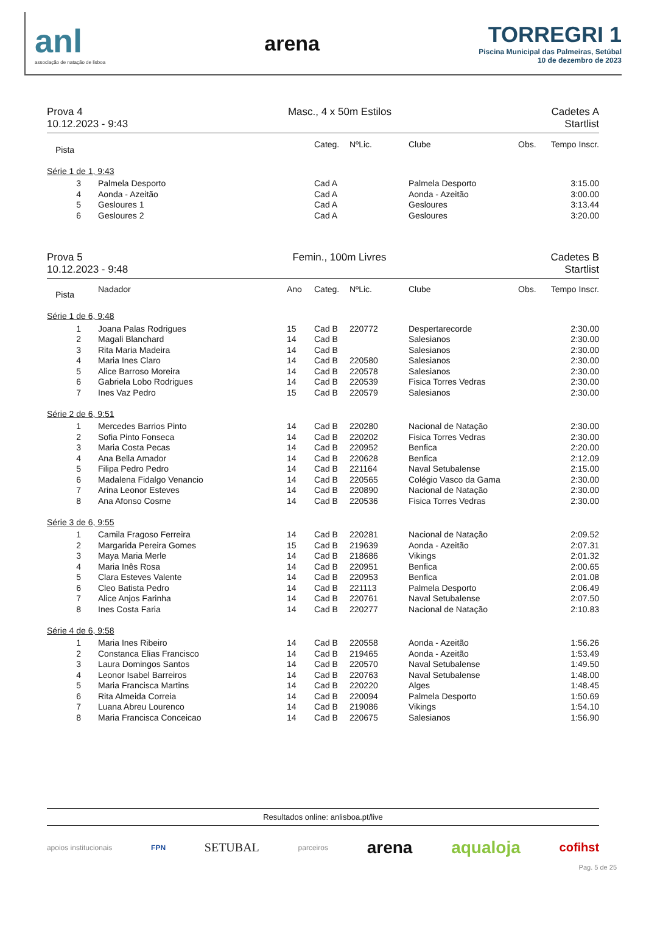anl
associação de natação de lisboa
arena
TORREGRI 1
Piscina Municipal das Palmeiras, Setúbal
10 de dezembro de 2023
Prova 4
10.12.2023 - 9:43
Masc., 4 x 50m Estilos Cadetes A
Startlist
| Pista | | | Categ. | NºLic. | Clube | Obs. | Tempo Inscr. |
| --- | --- | --- | --- | --- | --- | --- | --- |
| Série 1 de 1, 9:43 | | | | | | | |
| 3 | Palmela Desporto | | Cad A | | Palmela Desporto | | 3:15.00 |
| 4 | Aonda - Azeitão | | Cad A | | Aonda - Azeitão | | 3:00.00 |
| 5 | Gesloures 1 | | Cad A | | Gesloures | | 3:13.44 |
| 6 | Gesloures 2 | | Cad A | | Gesloures | | 3:20.00 |
Prova 5
10.12.2023 - 9:48
Femin., 100m Livres Cadetes B
Startlist
| Pista | Nadador | Ano | Categ. | NºLic. | Clube | Obs. | Tempo Inscr. |
| --- | --- | --- | --- | --- | --- | --- | --- |
| Série 1 de 6, 9:48 | | | | | | | |
| 1 | Joana Palas Rodrigues | 15 | Cad B | 220772 | Despertarecorde | | 2:30.00 |
| 2 | Magali Blanchard | 14 | Cad B | | Salesianos | | 2:30.00 |
| 3 | Rita Maria Madeira | 14 | Cad B | | Salesianos | | 2:30.00 |
| 4 | Maria Ines Claro | 14 | Cad B | 220580 | Salesianos | | 2:30.00 |
| 5 | Alice Barroso Moreira | 14 | Cad B | 220578 | Salesianos | | 2:30.00 |
| 6 | Gabriela Lobo Rodrigues | 14 | Cad B | 220539 | Fisica Torres Vedras | | 2:30.00 |
| 7 | Ines Vaz Pedro | 15 | Cad B | 220579 | Salesianos | | 2:30.00 |
| Série 2 de 6, 9:51 | | | | | | | |
| 1 | Mercedes Barrios Pinto | 14 | Cad B | 220280 | Nacional de Natação | | 2:30.00 |
| 2 | Sofia Pinto Fonseca | 14 | Cad B | 220202 | Fisica Torres Vedras | | 2:30.00 |
| 3 | Maria Costa Pecas | 14 | Cad B | 220952 | Benfica | | 2:20.00 |
| 4 | Ana Bella Amador | 14 | Cad B | 220628 | Benfica | | 2:12.09 |
| 5 | Filipa Pedro Pedro | 14 | Cad B | 221164 | Naval Setubalense | | 2:15.00 |
| 6 | Madalena Fidalgo Venancio | 14 | Cad B | 220565 | Colégio Vasco da Gama | | 2:30.00 |
| 7 | Arina Leonor Esteves | 14 | Cad B | 220890 | Nacional de Natação | | 2:30.00 |
| 8 | Ana Afonso Cosme | 14 | Cad B | 220536 | Fisica Torres Vedras | | 2:30.00 |
| Série 3 de 6, 9:55 | | | | | | | |
| 1 | Camila Fragoso Ferreira | 14 | Cad B | 220281 | Nacional de Natação | | 2:09.52 |
| 2 | Margarida Pereira Gomes | 15 | Cad B | 219639 | Aonda - Azeitão | | 2:07.31 |
| 3 | Maya Maria Merle | 14 | Cad B | 218686 | Vikings | | 2:01.32 |
| 4 | Maria Inês Rosa | 14 | Cad B | 220951 | Benfica | | 2:00.65 |
| 5 | Clara Esteves Valente | 14 | Cad B | 220953 | Benfica | | 2:01.08 |
| 6 | Cleo Batista Pedro | 14 | Cad B | 221113 | Palmela Desporto | | 2:06.49 |
| 7 | Alice Anjos Farinha | 14 | Cad B | 220761 | Naval Setubalense | | 2:07.50 |
| 8 | Ines Costa Faria | 14 | Cad B | 220277 | Nacional de Natação | | 2:10.83 |
| Série 4 de 6, 9:58 | | | | | | | |
| 1 | Maria Ines Ribeiro | 14 | Cad B | 220558 | Aonda - Azeitão | | 1:56.26 |
| 2 | Constanca Elias Francisco | 14 | Cad B | 219465 | Aonda - Azeitão | | 1:53.49 |
| 3 | Laura Domingos Santos | 14 | Cad B | 220570 | Naval Setubalense | | 1:49.50 |
| 4 | Leonor Isabel Barreiros | 14 | Cad B | 220763 | Naval Setubalense | | 1:48.00 |
| 5 | Maria Francisca Martins | 14 | Cad B | 220220 | Alges | | 1:48.45 |
| 6 | Rita Almeida Correia | 14 | Cad B | 220094 | Palmela Desporto | | 1:50.69 |
| 7 | Luana Abreu Lourenco | 14 | Cad B | 219086 | Vikings | | 1:54.10 |
| 8 | Maria Francisca Conceicao | 14 | Cad B | 220675 | Salesianos | | 1:56.90 |
Resultados online: anlisboa.pt/live
apoios institucionais FPN SETUBAL parceiros arena aqualoja cofihst
Pag. 5 de 25